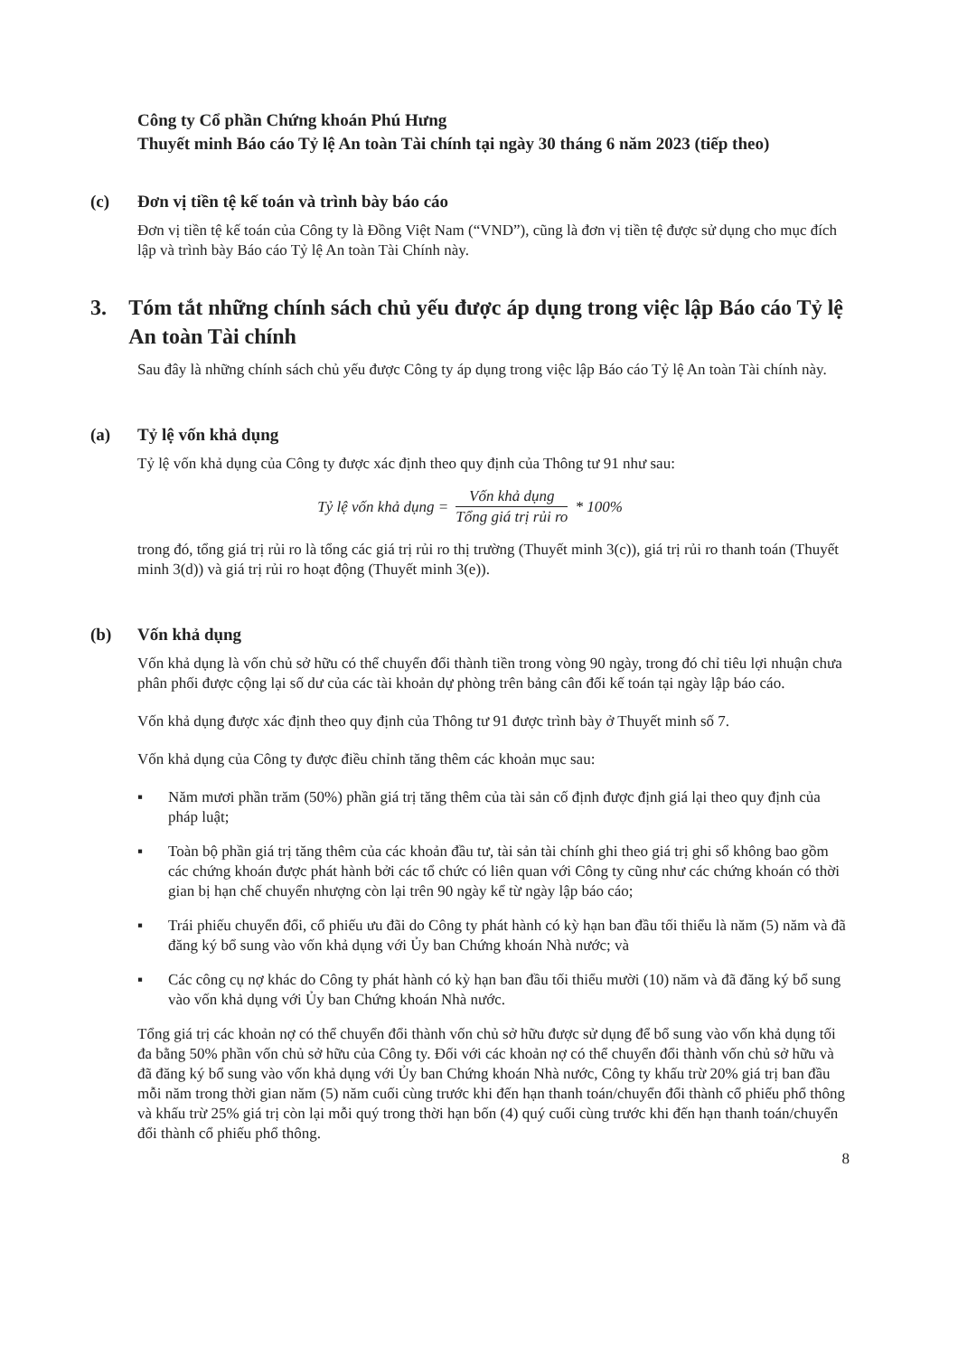Công ty Cổ phần Chứng khoán Phú Hưng
Thuyết minh Báo cáo Tỷ lệ An toàn Tài chính tại ngày 30 tháng 6 năm 2023 (tiếp theo)
(c) Đơn vị tiền tệ kế toán và trình bày báo cáo
Đơn vị tiền tệ kế toán của Công ty là Đồng Việt Nam (“VND”), cũng là đơn vị tiền tệ được sử dụng cho mục đích lập và trình bày Báo cáo Tỷ lệ An toàn Tài Chính này.
3. Tóm tắt những chính sách chủ yếu được áp dụng trong việc lập Báo cáo Tỷ lệ An toàn Tài chính
Sau đây là những chính sách chủ yếu được Công ty áp dụng trong việc lập Báo cáo Tỷ lệ An toàn Tài chính này.
(a) Tỷ lệ vốn khả dụng
Tỷ lệ vốn khả dụng của Công ty được xác định theo quy định của Thông tư 91 như sau:
Tỷ lệ vốn khả dụng = Vốn khả dụng Tổng giá trị rủi ro * 100%
trong đó, tổng giá trị rủi ro là tổng các giá trị rủi ro thị trường (Thuyết minh 3(c)), giá trị rủi ro thanh toán (Thuyết minh 3(d)) và giá trị rủi ro hoạt động (Thuyết minh 3(e)).
(b) Vốn khả dụng
Vốn khả dụng là vốn chủ sở hữu có thể chuyển đổi thành tiền trong vòng 90 ngày, trong đó chỉ tiêu lợi nhuận chưa phân phối được cộng lại số dư của các tài khoản dự phòng trên bảng cân đối kế toán tại ngày lập báo cáo.
Vốn khả dụng được xác định theo quy định của Thông tư 91 được trình bày ở Thuyết minh số 7.
Vốn khả dụng của Công ty được điều chỉnh tăng thêm các khoản mục sau:
▪ Năm mươi phần trăm (50%) phần giá trị tăng thêm của tài sản cố định được định giá lại theo quy định của pháp luật;
▪ Toàn bộ phần giá trị tăng thêm của các khoản đầu tư, tài sản tài chính ghi theo giá trị ghi sổ không bao gồm các chứng khoán được phát hành bởi các tổ chức có liên quan với Công ty cũng như các chứng khoán có thời gian bị hạn chế chuyển nhượng còn lại trên 90 ngày kể từ ngày lập báo cáo;
▪ Trái phiếu chuyển đổi, cổ phiếu ưu đãi do Công ty phát hành có kỳ hạn ban đầu tối thiểu là năm (5) năm và đã đăng ký bổ sung vào vốn khả dụng với Ủy ban Chứng khoán Nhà nước; và
▪ Các công cụ nợ khác do Công ty phát hành có kỳ hạn ban đầu tối thiểu mười (10) năm và đã đăng ký bổ sung vào vốn khả dụng với Ủy ban Chứng khoán Nhà nước.
Tổng giá trị các khoản nợ có thể chuyển đổi thành vốn chủ sở hữu được sử dụng để bổ sung vào vốn khả dụng tối đa bằng 50% phần vốn chủ sở hữu của Công ty. Đối với các khoản nợ có thể chuyển đổi thành vốn chủ sở hữu và đã đăng ký bổ sung vào vốn khả dụng với Ủy ban Chứng khoán Nhà nước, Công ty khấu trừ 20% giá trị ban đầu mỗi năm trong thời gian năm (5) năm cuối cùng trước khi đến hạn thanh toán/chuyển đổi thành cổ phiếu phổ thông và khấu trừ 25% giá trị còn lại mỗi quý trong thời hạn bốn (4) quý cuối cùng trước khi đến hạn thanh toán/chuyển đổi thành cổ phiếu phổ thông.
8